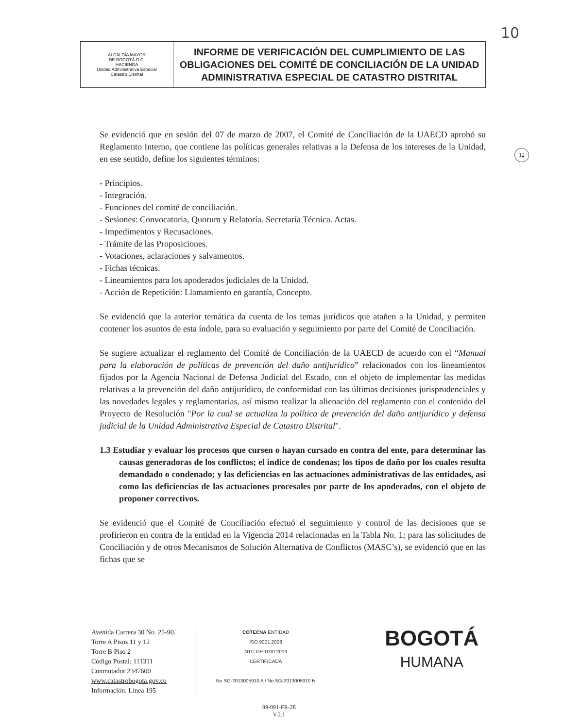10
12
| ALCALDÍA MAYOR DE BOGOTÁ D.C. HACIENDA Unidad Administrativa Especial Catastro Distrital | INFORME DE VERIFICACIÓN DEL CUMPLIMIENTO DE LAS OBLIGACIONES DEL COMITÉ DE CONCILIACIÓN DE LA UNIDAD ADMINISTRATIVA ESPECIAL DE CATASTRO DISTRITAL |
Se evidenció que en sesión del 07 de marzo de 2007, el Comité de Conciliación de la UAECD aprobó su Reglamento Interno, que contiene las políticas generales relativas a la Defensa de los intereses de la Unidad, en ese sentido, define los siguientes términos:
- Principios.
- Integración.
- Funciones del comité de conciliación.
- Sesiones: Convocatoria, Quorum y Relatoría. Secretaría Técnica. Actas.
- Impedimentos y Recusaciones.
- Trámite de las Proposiciones.
- Votaciones, aclaraciones y salvamentos.
- Fichas técnicas.
- Lineamientos para los apoderados judiciales de la Unidad.
- Acción de Repetición: Llamamiento en garantía, Concepto.
Se evidenció que la anterior temática da cuenta de los temas jurídicos que atañen a la Unidad, y permiten contener los asuntos de esta índole, para su evaluación y seguimiento por parte del Comité de Conciliación.
Se sugiere actualizar el reglamento del Comité de Conciliación de la UAECD de acuerdo con el “Manual para la elaboración de políticas de prevención del daño antijurídico” relacionados con los lineamientos fijados por la Agencia Nacional de Defensa Judicial del Estado, con el objeto de implementar las medidas relativas a la prevención del daño antijurídico, de conformidad con las últimas decisiones jurisprudenciales y las novedades legales y reglamentarias, así mismo realizar la alienación del reglamento con el contenido del Proyecto de Resolución "Por la cual se actualiza la política de prevención del daño antijurídico y defensa judicial de la Unidad Administrativa Especial de Catastro Distrital".
1.3 Estudiar y evaluar los procesos que cursen o hayan cursado en contra del ente, para determinar las causas generadoras de los conflictos; el índice de condenas; los tipos de daño por los cuales resulta demandado o condenado; y las deficiencias en las actuaciones administrativas de las entidades, así como las deficiencias de las actuaciones procesales por parte de los apoderados, con el objeto de proponer correctivos.
Se evidenció que el Comité de Conciliación efectuó el seguimiento y control de las decisiones que se profirieron en contra de la entidad en la Vigencia 2014 relacionadas en la Tabla No. 1; para las solicitudes de Conciliación y de otros Mecanismos de Solución Alternativa de Conflictos (MASC’s), se evidenció que en las fichas que se
Avenida Carrera 30 No. 25-90.
Torre A Pisos 11 y 12
Torre B Piso 2
Código Postal: 111311
Conmutador 2347600
www.catastrobogota.gov.co
Información: Línea 195
COTECNA ENTIDAD
ISO 9001:2008
NTC GP 1000:2009
CERTIFICADA
No SG-2013005910 A / No SG-2013005910 H
BOGOTÁ
HUMANA
09-091-FR-28
V.2.1